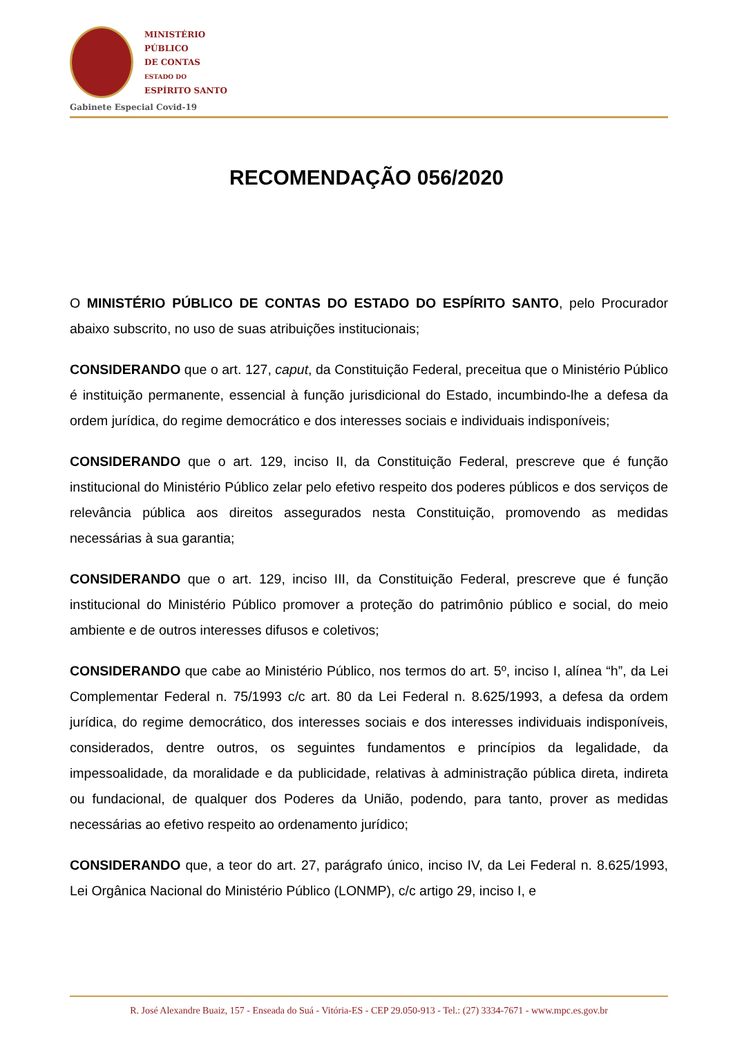MINISTÉRIO
PÚBLICO
DE CONTAS
ESTADO DO
ESPÍRITO SANTO
Gabinete Especial Covid-19
RECOMENDAÇÃO 056/2020
O MINISTÉRIO PÚBLICO DE CONTAS DO ESTADO DO ESPÍRITO SANTO, pelo Procurador abaixo subscrito, no uso de suas atribuições institucionais;
CONSIDERANDO que o art. 127, caput, da Constituição Federal, preceitua que o Ministério Público é instituição permanente, essencial à função jurisdicional do Estado, incumbindo-lhe a defesa da ordem jurídica, do regime democrático e dos interesses sociais e individuais indisponíveis;
CONSIDERANDO que o art. 129, inciso II, da Constituição Federal, prescreve que é função institucional do Ministério Público zelar pelo efetivo respeito dos poderes públicos e dos serviços de relevância pública aos direitos assegurados nesta Constituição, promovendo as medidas necessárias à sua garantia;
CONSIDERANDO que o art. 129, inciso III, da Constituição Federal, prescreve que é função institucional do Ministério Público promover a proteção do patrimônio público e social, do meio ambiente e de outros interesses difusos e coletivos;
CONSIDERANDO que cabe ao Ministério Público, nos termos do art. 5º, inciso I, alínea “h”, da Lei Complementar Federal n. 75/1993 c/c art. 80 da Lei Federal n. 8.625/1993, a defesa da ordem jurídica, do regime democrático, dos interesses sociais e dos interesses individuais indisponíveis, considerados, dentre outros, os seguintes fundamentos e princípios da legalidade, da impessoalidade, da moralidade e da publicidade, relativas à administração pública direta, indireta ou fundacional, de qualquer dos Poderes da União, podendo, para tanto, prover as medidas necessárias ao efetivo respeito ao ordenamento jurídico;
CONSIDERANDO que, a teor do art. 27, parágrafo único, inciso IV, da Lei Federal n. 8.625/1993, Lei Orgânica Nacional do Ministério Público (LONMP), c/c artigo 29, inciso I, e
R. José Alexandre Buaiz, 157 - Enseada do Suá - Vitória-ES - CEP 29.050-913 - Tel.: (27) 3334-7671 - www.mpc.es.gov.br